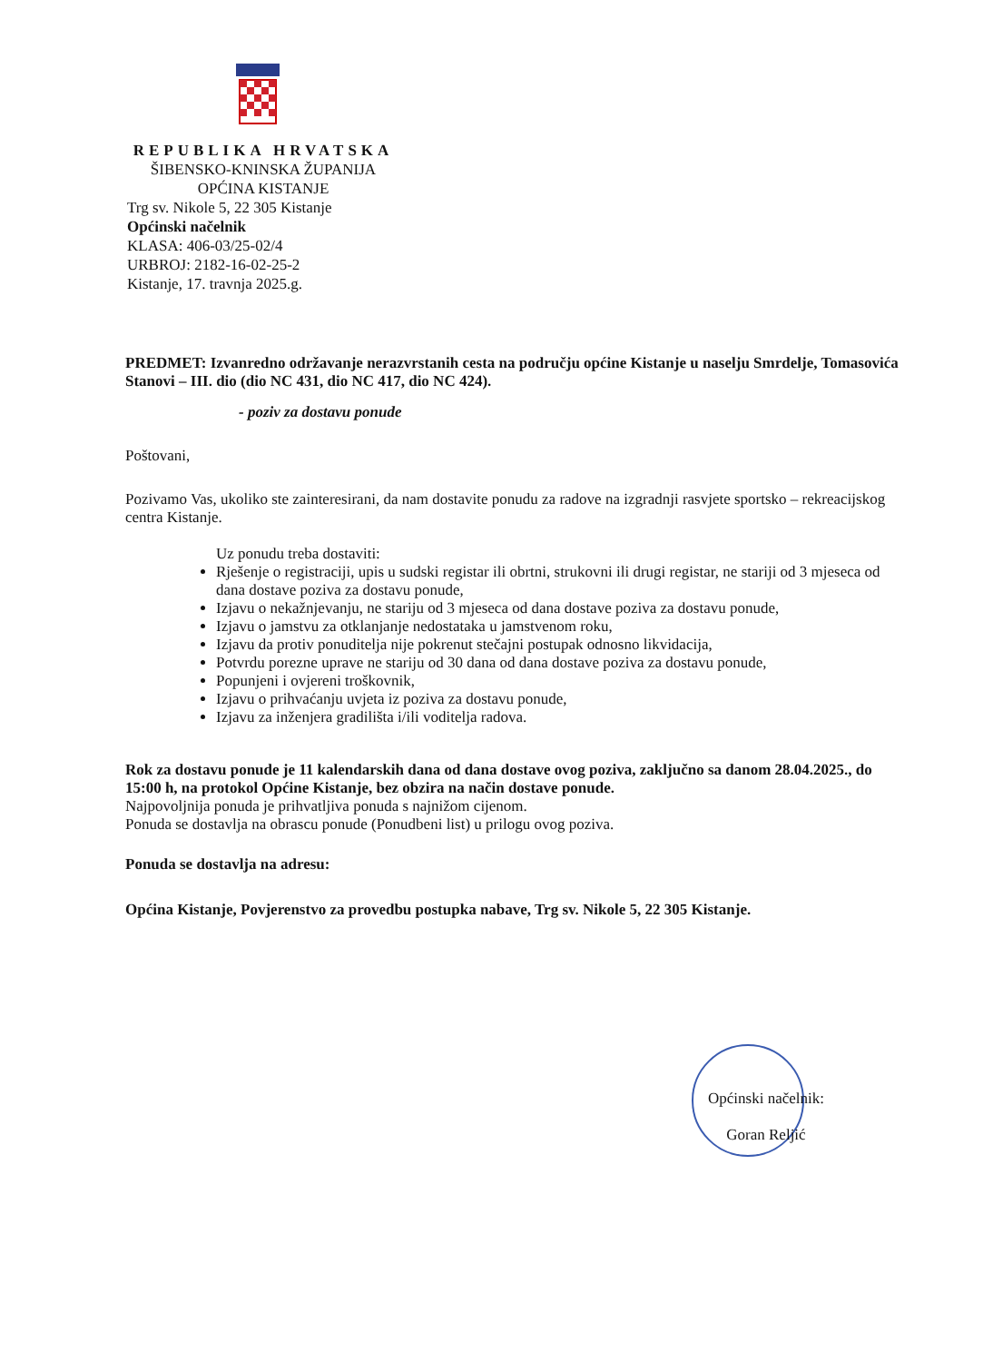REPUBLIKA HRVATSKA
ŠIBENSKO-KNINSKA ŽUPANIJA
OPĆINA KISTANJE
Trg sv. Nikole 5, 22 305 Kistanje
Općinski načelnik
KLASA: 406-03/25-02/4
URBROJ: 2182-16-02-25-2
Kistanje, 17. travnja 2025.g.
PREDMET: Izvanredno održavanje nerazvrstanih cesta na području općine Kistanje u naselju Smrdelje, Tomasovića Stanovi – III. dio (dio NC 431, dio NC 417, dio NC 424).
- poziv za dostavu ponude
Poštovani,
Pozivamo Vas, ukoliko ste zainteresirani, da nam dostavite ponudu za radove na izgradnji rasvjete sportsko – rekreacijskog centra Kistanje.
Uz ponudu treba dostaviti:
Rješenje o registraciji, upis u sudski registar ili obrtni, strukovni ili drugi registar, ne stariji od 3 mjeseca od dana dostave poziva za dostavu ponude,
Izjavu o nekažnjevanju, ne stariju od 3 mjeseca od dana dostave poziva za dostavu ponude,
Izjavu o jamstvu za otklanjanje nedostataka u jamstvenom roku,
Izjavu da protiv ponuditelja nije pokrenut stečajni postupak odnosno likvidacija,
Potvrdu porezne uprave ne stariju od 30 dana od dana dostave poziva za dostavu ponude,
Popunjeni i ovjereni troškovnik,
Izjavu o prihvaćanju uvjeta iz poziva za dostavu ponude,
Izjavu za inženjera gradilišta i/ili voditelja radova.
Rok za dostavu ponude je 11 kalendarskih dana od dana dostave ovog poziva, zaključno sa danom 28.04.2025., do 15:00 h, na protokol Općine Kistanje, bez obzira na način dostave ponude.
Najpovoljnija ponuda je prihvatljiva ponuda s najnižom cijenom.
Ponuda se dostavlja na obrascu ponude (Ponudbeni list) u prilogu ovog poziva.
Ponuda se dostavlja na adresu:
Općina Kistanje, Povjerenstvo za provedbu postupka nabave, Trg sv. Nikole 5, 22 305 Kistanje.
Općinski načelnik:
Goran Reljić